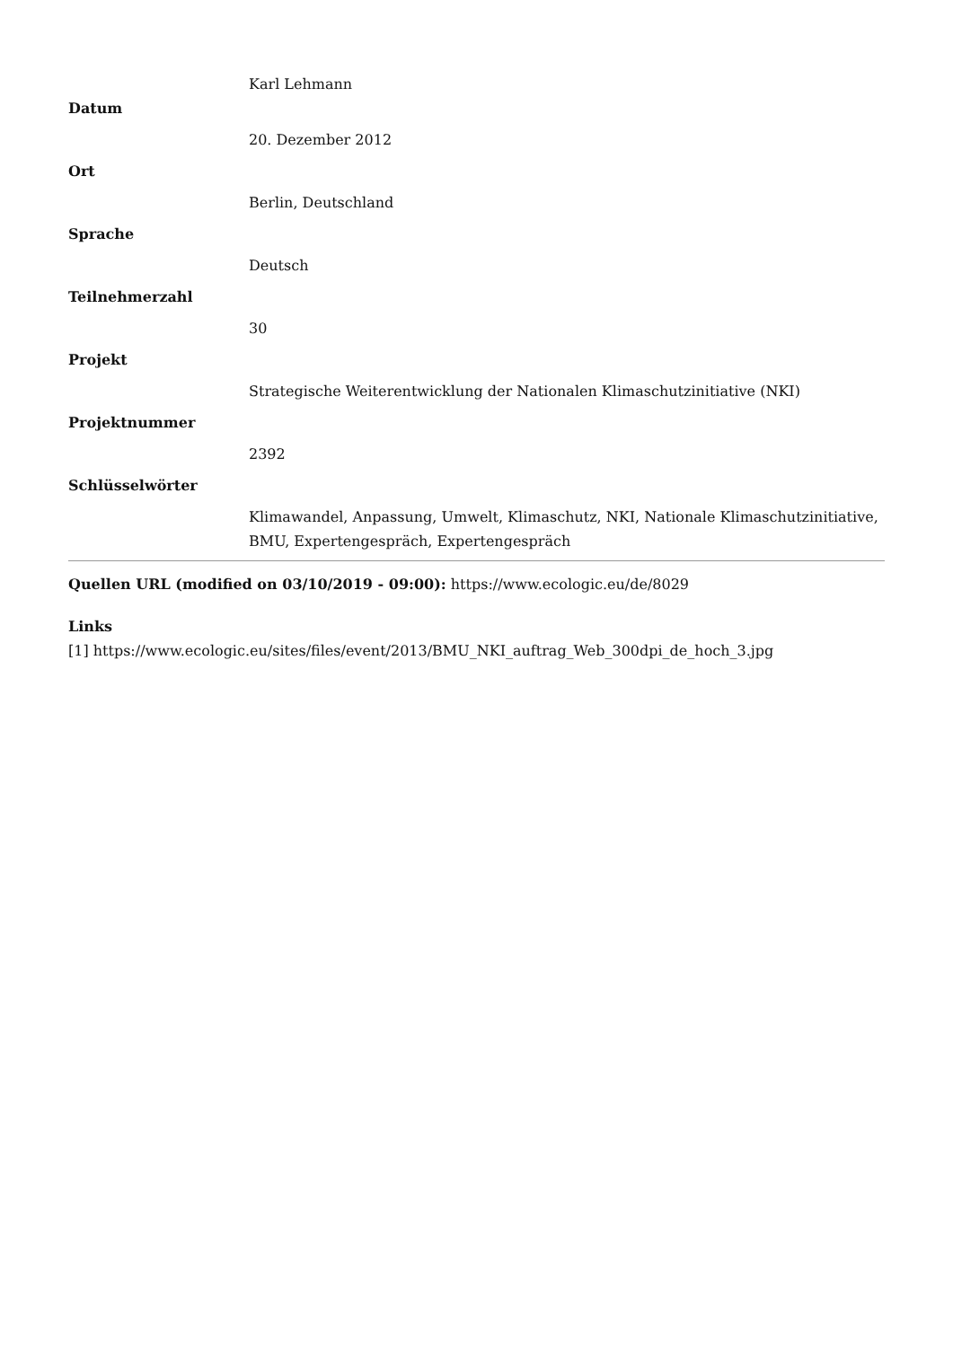Karl Lehmann
Datum
20. Dezember 2012
Ort
Berlin, Deutschland
Sprache
Deutsch
Teilnehmerzahl
30
Projekt
Strategische Weiterentwicklung der Nationalen Klimaschutzinitiative (NKI)
Projektnummer
2392
Schlüsselwörter
Klimawandel, Anpassung, Umwelt, Klimaschutz, NKI, Nationale Klimaschutzinitiative, BMU, Expertengespräch, Expertengespräch
Quellen URL (modified on 03/10/2019 - 09:00): https://www.ecologic.eu/de/8029
Links
[1] https://www.ecologic.eu/sites/files/event/2013/BMU_NKI_auftrag_Web_300dpi_de_hoch_3.jpg